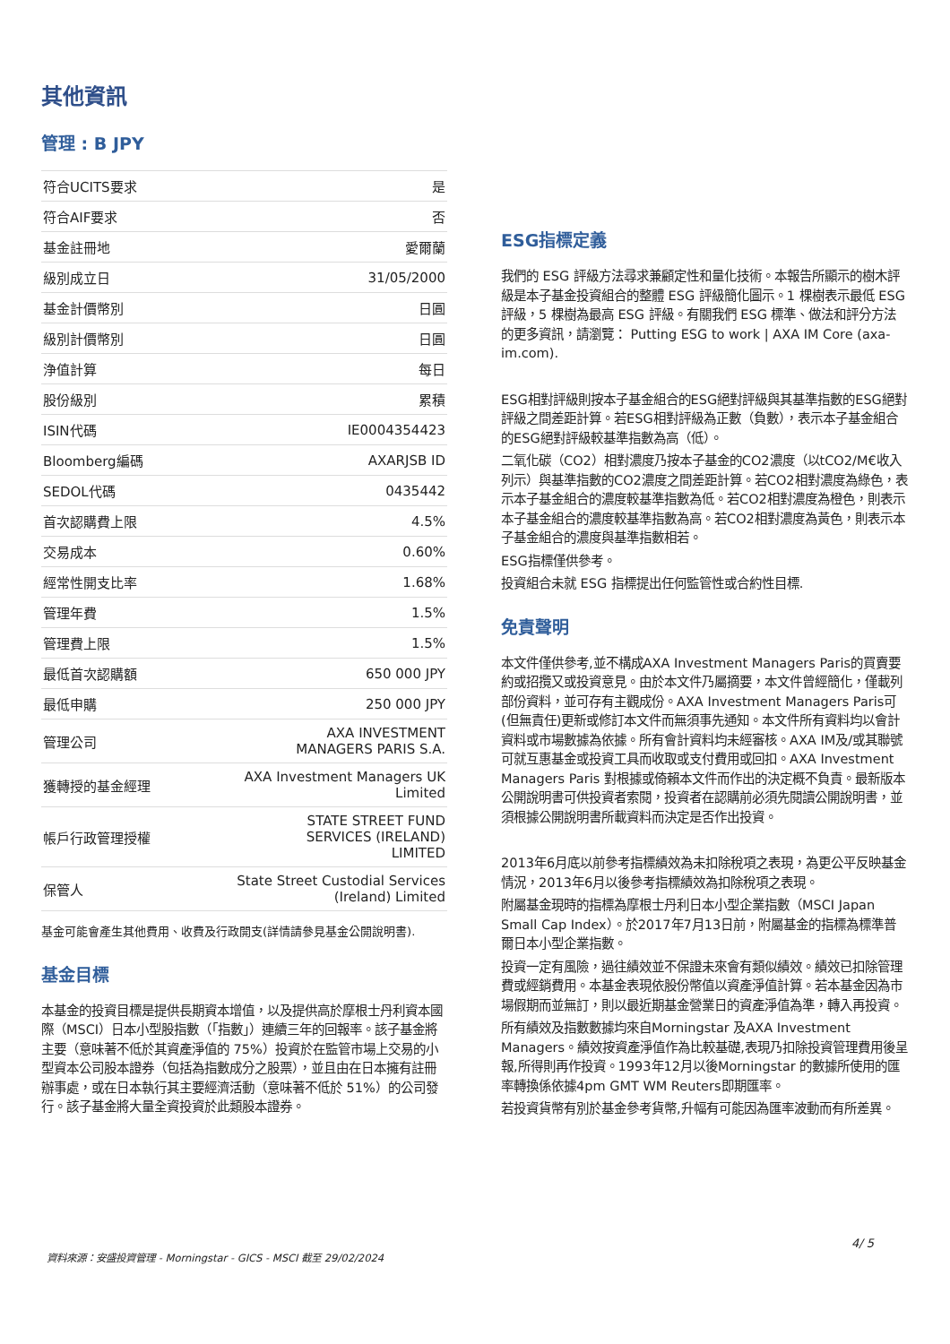其他資訊
管理 : B JPY
| 符合UCITS要求 | 是 |
| 符合AIF要求 | 否 |
| 基金註冊地 | 愛爾蘭 |
| 級別成立日 | 31/05/2000 |
| 基金計價幣別 | 日圓 |
| 級別計價幣別 | 日圓 |
| 浄值計算 | 每日 |
| 股份級別 | 累積 |
| ISIN代碼 | IE0004354423 |
| Bloomberg編碼 | AXARJSB ID |
| SEDOL代碼 | 0435442 |
| 首次認購費上限 | 4.5% |
| 交易成本 | 0.60% |
| 經常性開支比率 | 1.68% |
| 管理年費 | 1.5% |
| 管理費上限 | 1.5% |
| 最低首次認購額 | 650 000 JPY |
| 最低申購 | 250 000 JPY |
| 管理公司 | AXA INVESTMENT MANAGERS PARIS S.A. |
| 獲轉授的基金經理 | AXA Investment Managers UK Limited |
| 帳戶行政管理授權 | STATE STREET FUND SERVICES (IRELAND) LIMITED |
| 保管人 | State Street Custodial Services (Ireland) Limited |
基金可能會產生其他費用、收費及行政開支(詳情請參見基金公開說明書).
基金目標
本基金的投資目標是提供長期資本增值，以及提供高於摩根士丹利資本國際（MSCI）日本小型股指數（「指數」）連續三年的回報率。該子基金將主要（意味著不低於其資產淨值的 75%）投資於在監管市場上交易的小型資本公司股本證券（包括為指數成分之股票），並且由在日本擁有註冊辦事處，或在日本執行其主要經濟活動（意味著不低於 51%）的公司發行。該子基金將大量全資投資於此類股本證券。
ESG指標定義
我們的 ESG 評級方法尋求兼顧定性和量化技術。本報告所顯示的樹木評級是本子基金投資組合的整體 ESG 評級簡化圖示。1 棵樹表示最低 ESG 評級，5 棵樹為最高 ESG 評級。有關我們 ESG 標準、做法和評分方法的更多資訊，請瀏覽： Putting ESG to work | AXA IM Core (axa-im.com).
ESG相對評級則按本子基金組合的ESG絕對評級與其基準指數的ESG絕對評級之間差距計算。若ESG相對評級為正數（負數），表示本子基金組合的ESG絕對評級較基準指數為高（低）。
二氧化碳（CO2）相對濃度乃按本子基金的CO2濃度（以tCO2/M€收入列示）與基準指數的CO2濃度之間差距計算。若CO2相對濃度為綠色，表示本子基金組合的濃度較基準指數為低。若CO2相對濃度為橙色，則表示本子基金組合的濃度較基準指數為高。若CO2相對濃度為黃色，則表示本子基金組合的濃度與基準指數相若。
ESG指標僅供參考。
投資組合未就 ESG 指標提出任何監管性或合約性目標.
免責聲明
本文件僅供參考,並不構成AXA Investment Managers Paris的買賣要約或招攬又或投資意見。由於本文件乃屬摘要，本文件曾經簡化，僅載列部份資料，並可存有主觀成份。AXA Investment Managers Paris可(但無責任)更新或修訂本文件而無須事先通知。本文件所有資料均以會計資料或市場數據為依據。所有會計資料均未經審核。AXA IM及/或其聯號可就互惠基金或投資工具而收取或支付費用或回扣。AXA Investment Managers Paris 對根據或倚賴本文件而作出的決定概不負責。最新版本公開說明書可供投資者索閱，投資者在認購前必須先閱讀公開說明書，並須根據公開說明書所載資料而決定是否作出投資。
2013年6月底以前參考指標績效為未扣除稅項之表現，為更公平反映基金情況，2013年6月以後參考指標績效為扣除稅項之表現。
附屬基金現時的指標為摩根士丹利日本小型企業指數（MSCI Japan Small Cap Index）。於2017年7月13日前，附屬基金的指標為標準普爾日本小型企業指數。
投資一定有風險，過往績效並不保證未來會有類似績效。績效已扣除管理費或經銷費用。本基金表現依股份幣值以資產淨值計算。若本基金因為市場假期而並無訂，則以最近期基金營業日的資產淨值為準，轉入再投資。
所有績效及指數數據均來自Morningstar 及AXA Investment Managers。績效按資產淨值作為比較基礎,表現乃扣除投資管理費用後呈報,所得則再作投資。1993年12月以後Morningstar 的數據所使用的匯率轉換係依據4pm GMT WM Reuters即期匯率。
若投資貨幣有別於基金參考貨幣,升幅有可能因為匯率波動而有所差異。
4/ 5
資料來源：安盛投資管理 - Morningstar - GICS - MSCI 截至 29/02/2024